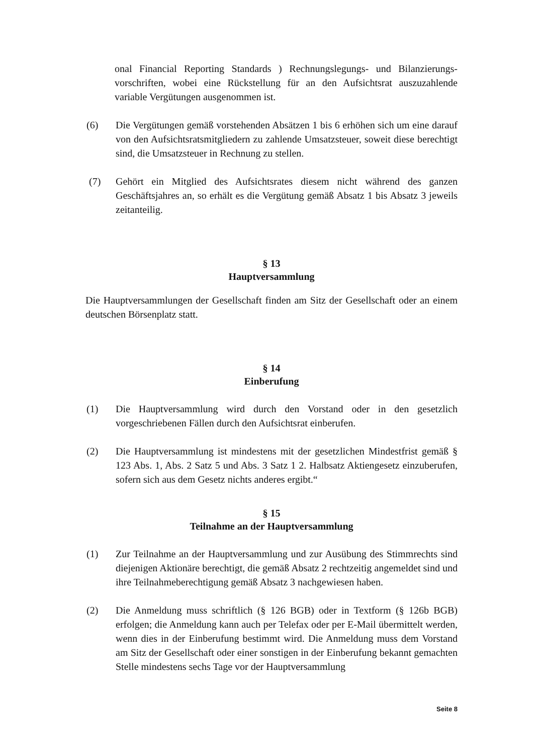onal Financial Reporting Standards ) Rechnungslegungs- und Bilanzierungs-vorschriften, wobei eine Rückstellung für an den Aufsichtsrat auszuzahlende variable Vergütungen ausgenommen ist.
(6) Die Vergütungen gemäß vorstehenden Absätzen 1 bis 6 erhöhen sich um eine darauf von den Aufsichtsratsmitgliedern zu zahlende Umsatzsteuer, soweit diese berechtigt sind, die Umsatzsteuer in Rechnung zu stellen.
(7) Gehört ein Mitglied des Aufsichtsrates diesem nicht während des ganzen Geschäftsjahres an, so erhält es die Vergütung gemäß Absatz 1 bis Absatz 3 jeweils zeitanteilig.
§ 13
Hauptversammlung
Die Hauptversammlungen der Gesellschaft finden am Sitz der Gesellschaft oder an einem deutschen Börsenplatz statt.
§ 14
Einberufung
(1) Die Hauptversammlung wird durch den Vorstand oder in den gesetzlich vorgeschriebenen Fällen durch den Aufsichtsrat einberufen.
(2) Die Hauptversammlung ist mindestens mit der gesetzlichen Mindestfrist gemäß § 123 Abs. 1, Abs. 2 Satz 5 und Abs. 3 Satz 1 2. Halbsatz Aktiengesetz einzuberufen, sofern sich aus dem Gesetz nichts anderes ergibt.“
§ 15
Teilnahme an der Hauptversammlung
(1) Zur Teilnahme an der Hauptversammlung und zur Ausübung des Stimmrechts sind diejenigen Aktionäre berechtigt, die gemäß Absatz 2 rechtzeitig angemeldet sind und ihre Teilnahmeberechtigung gemäß Absatz 3 nachgewiesen haben.
(2) Die Anmeldung muss schriftlich (§ 126 BGB) oder in Textform (§ 126b BGB) erfolgen; die Anmeldung kann auch per Telefax oder per E-Mail übermittelt werden, wenn dies in der Einberufung bestimmt wird. Die Anmeldung muss dem Vorstand am Sitz der Gesellschaft oder einer sonstigen in der Einberufung bekannt gemachten Stelle mindestens sechs Tage vor der Hauptversammlung
Seite 8